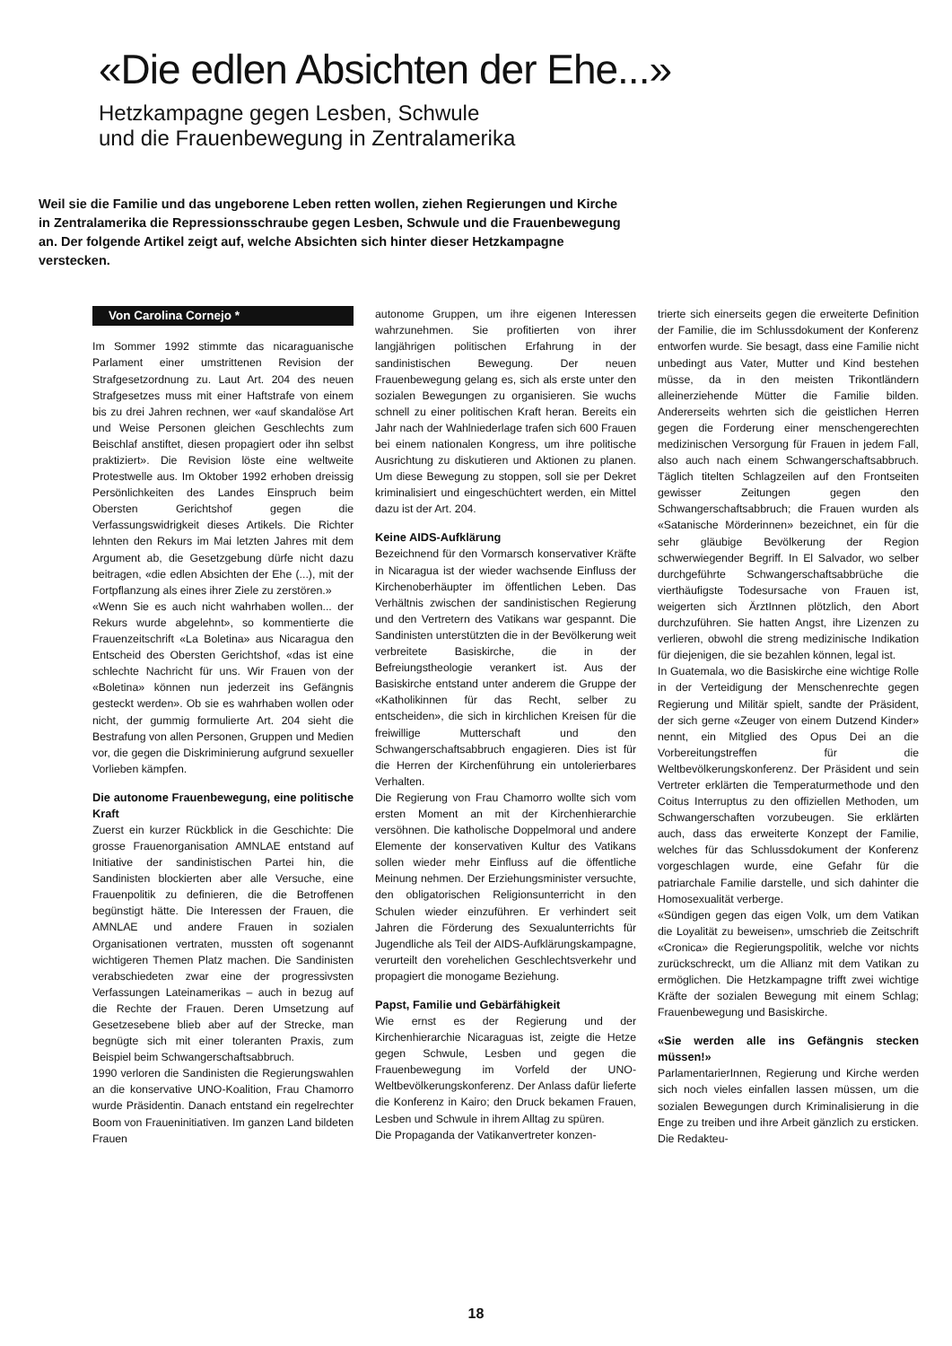«Die edlen Absichten der Ehe...»
Hetzkampagne gegen Lesben, Schwule
und die Frauenbewegung in Zentralamerika
Weil sie die Familie und das ungeborene Leben retten wollen, ziehen Regierungen und Kirche in Zentralamerika die Repressionsschraube gegen Lesben, Schwule und die Frauenbewegung an. Der folgende Artikel zeigt auf, welche Absichten sich hinter dieser Hetzkampagne verstecken.
Von Carolina Cornejo *
Im Sommer 1992 stimmte das nicaraguanische Parlament einer umstrittenen Revision der Strafgesetzordnung zu. Laut Art. 204 des neuen Strafgesetzes muss mit einer Haftstrafe von einem bis zu drei Jahren rechnen, wer «auf skandalöse Art und Weise Personen gleichen Geschlechts zum Beischlaf anstiftet, diesen propagiert oder ihn selbst praktiziert». Die Revision löste eine weltweite Protestwelle aus. Im Oktober 1992 erhoben dreissig Persönlichkeiten des Landes Einspruch beim Obersten Gerichtshof gegen die Verfassungswidrigkeit dieses Artikels. Die Richter lehnten den Rekurs im Mai letzten Jahres mit dem Argument ab, die Gesetzgebung dürfe nicht dazu beitragen, «die edlen Absichten der Ehe (...), mit der Fortpflanzung als eines ihrer Ziele zu zerstören.»
«Wenn Sie es auch nicht wahrhaben wollen... der Rekurs wurde abgelehnt», so kommentierte die Frauenzeitschrift «La Boletina» aus Nicaragua den Entscheid des Obersten Gerichtshof, «das ist eine schlechte Nachricht für uns. Wir Frauen von der «Boletina» können nun jederzeit ins Gefängnis gesteckt werden». Ob sie es wahrhaben wollen oder nicht, der gummig formulierte Art. 204 sieht die Bestrafung von allen Personen, Gruppen und Medien vor, die gegen die Diskriminierung aufgrund sexueller Vorlieben kämpfen.
Die autonome Frauenbewegung, eine politische Kraft
Zuerst ein kurzer Rückblick in die Geschichte: Die grosse Frauenorganisation AMNLAE entstand auf Initiative der sandinistischen Partei hin, die Sandinisten blockierten aber alle Versuche, eine Frauenpolitik zu definieren, die die Betroffenen begünstigt hätte. Die Interessen der Frauen, die AMNLAE und andere Frauen in sozialen Organisationen vertraten, mussten oft sogenannt wichtigeren Themen Platz machen. Die Sandinisten verabschiedeten zwar eine der progressivsten Verfassungen Lateinamerikas – auch in bezug auf die Rechte der Frauen. Deren Umsetzung auf Gesetzesebene blieb aber auf der Strecke, man begnügte sich mit einer toleranten Praxis, zum Beispiel beim Schwangerschaftsabbruch.
1990 verloren die Sandinisten die Regierungswahlen an die konservative UNO-Koalition, Frau Chamorro wurde Präsidentin. Danach entstand ein regelrechter Boom von Fraueninitiativen. Im ganzen Land bildeten Frauen
autonome Gruppen, um ihre eigenen Interessen wahrzunehmen. Sie profitierten von ihrer langjährigen politischen Erfahrung in der sandinistischen Bewegung. Der neuen Frauenbewegung gelang es, sich als erste unter den sozialen Bewegungen zu organisieren. Sie wuchs schnell zu einer politischen Kraft heran. Bereits ein Jahr nach der Wahlniederlage trafen sich 600 Frauen bei einem nationalen Kongress, um ihre politische Ausrichtung zu diskutieren und Aktionen zu planen. Um diese Bewegung zu stoppen, soll sie per Dekret kriminalisiert und eingeschüchtert werden, ein Mittel dazu ist der Art. 204.
Keine AIDS-Aufklärung
Bezeichnend für den Vormarsch konservativer Kräfte in Nicaragua ist der wieder wachsende Einfluss der Kirchenoberhäupter im öffentlichen Leben. Das Verhältnis zwischen der sandinistischen Regierung und den Vertretern des Vatikans war gespannt. Die Sandinisten unterstützten die in der Bevölkerung weit verbreitete Basiskirche, die in der Befreiungstheologie verankert ist. Aus der Basiskirche entstand unter anderem die Gruppe der «Katholikinnen für das Recht, selber zu entscheiden», die sich in kirchlichen Kreisen für die freiwillige Mutterschaft und den Schwangerschaftsabbruch engagieren. Dies ist für die Herren der Kirchenführung ein untolerierbares Verhalten.
Die Regierung von Frau Chamorro wollte sich vom ersten Moment an mit der Kirchenhierarchie versöhnen. Die katholische Doppelmoral und andere Elemente der konservativen Kultur des Vatikans sollen wieder mehr Einfluss auf die öffentliche Meinung nehmen. Der Erziehungsminister versuchte, den obligatorischen Religionsunterricht in den Schulen wieder einzuführen. Er verhindert seit Jahren die Förderung des Sexualunterrichts für Jugendliche als Teil der AIDS-Aufklärungskampagne, verurteilt den vorehelichen Geschlechtsverkehr und propagiert die monogame Beziehung.
Papst, Familie und Gebärfähigkeit
Wie ernst es der Regierung und der Kirchenhierarchie Nicaraguas ist, zeigte die Hetze gegen Schwule, Lesben und gegen die Frauenbewegung im Vorfeld der UNO-Weltbevölkerungskonferenz. Der Anlass dafür lieferte die Konferenz in Kairo; den Druck bekamen Frauen, Lesben und Schwule in ihrem Alltag zu spüren.
Die Propaganda der Vatikanvertreter konzen-
trierte sich einerseits gegen die erweiterte Definition der Familie, die im Schlussdokument der Konferenz entworfen wurde. Sie besagt, dass eine Familie nicht unbedingt aus Vater, Mutter und Kind bestehen müsse, da in den meisten Trikontländern alleinerziehende Mütter die Familie bilden. Andererseits wehrten sich die geistlichen Herren gegen die Forderung einer menschengerechten medizinischen Versorgung für Frauen in jedem Fall, also auch nach einem Schwangerschaftsabbruch. Täglich titelten Schlagzeilen auf den Frontseiten gewisser Zeitungen gegen den Schwangerschaftsabbruch; die Frauen wurden als «Satanische Mörderinnen» bezeichnet, ein für die sehr gläubige Bevölkerung der Region schwerwiegender Begriff. In El Salvador, wo selber durchgeführte Schwangerschaftsabbrüche die vierthäufigste Todesursache von Frauen ist, weigerten sich ÄrztInnen plötzlich, den Abort durchzuführen. Sie hatten Angst, ihre Lizenzen zu verlieren, obwohl die streng medizinische Indikation für diejenigen, die sie bezahlen können, legal ist.
In Guatemala, wo die Basiskirche eine wichtige Rolle in der Verteidigung der Menschenrechte gegen Regierung und Militär spielt, sandte der Präsident, der sich gerne «Zeuger von einem Dutzend Kinder» nennt, ein Mitglied des Opus Dei an die Vorbereitungstreffen für die Weltbevölkerungskonferenz. Der Präsident und sein Vertreter erklärten die Temperaturmethode und den Coitus Interruptus zu den offiziellen Methoden, um Schwangerschaften vorzubeugen. Sie erklärten auch, dass das erweiterte Konzept der Familie, welches für das Schlussdokument der Konferenz vorgeschlagen wurde, eine Gefahr für die patriarchale Familie darstelle, und sich dahinter die Homosexualität verberge.
«Sündigen gegen das eigen Volk, um dem Vatikan die Loyalität zu beweisen», umschrieb die Zeitschrift «Cronica» die Regierungspolitik, welche vor nichts zurückschreckt, um die Allianz mit dem Vatikan zu ermöglichen. Die Hetzkampagne trifft zwei wichtige Kräfte der sozialen Bewegung mit einem Schlag; Frauenbewegung und Basiskirche.
«Sie werden alle ins Gefängnis stecken müssen!»
ParlamentarierInnen, Regierung und Kirche werden sich noch vieles einfallen lassen müssen, um die sozialen Bewegungen durch Kriminalisierung in die Enge zu treiben und ihre Arbeit gänzlich zu ersticken. Die Redakteu-
18